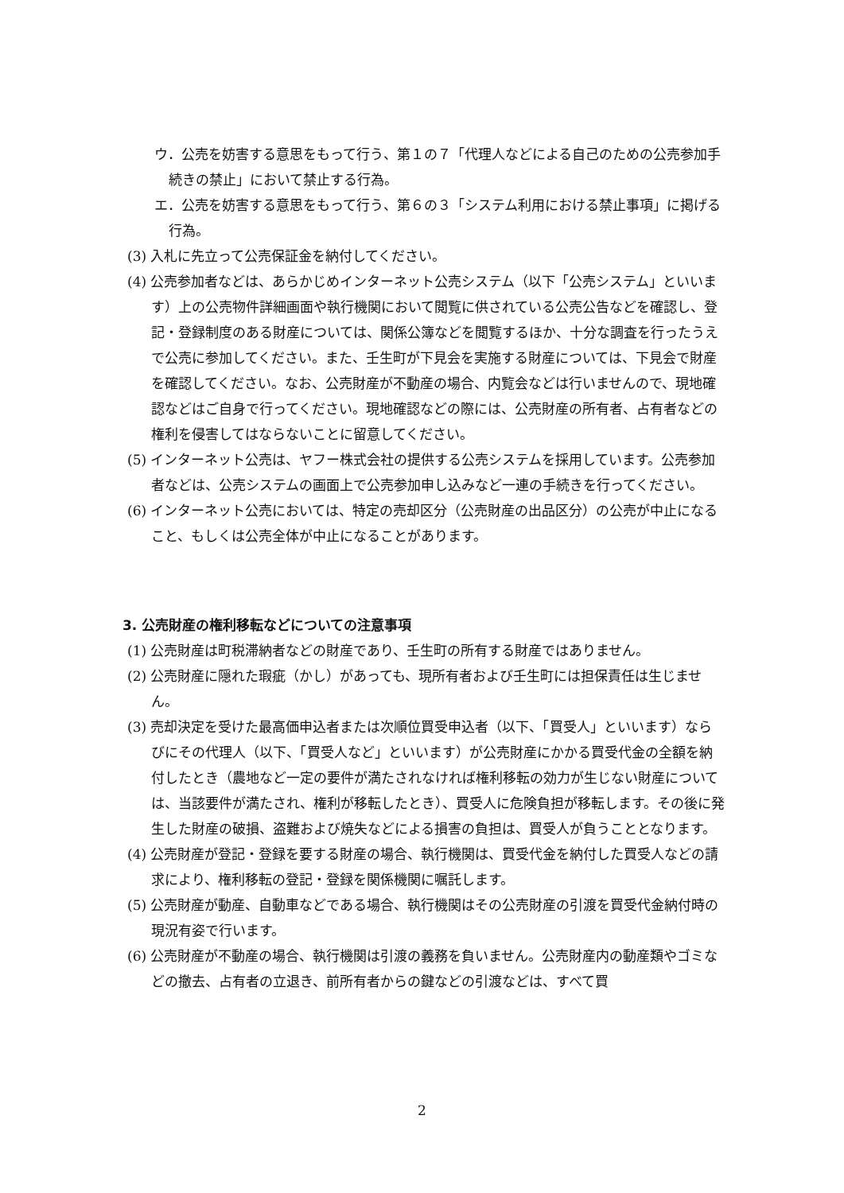ウ．公売を妨害する意思をもって行う、第１の７「代理人などによる自己のための公売参加手続きの禁止」において禁止する行為。
エ．公売を妨害する意思をもって行う、第６の３「システム利用における禁止事項」に掲げる行為。
(3) 入札に先立って公売保証金を納付してください。
(4) 公売参加者などは、あらかじめインターネット公売システム（以下「公売システム」といいます）上の公売物件詳細画面や執行機関において閲覧に供されている公売公告などを確認し、登記・登録制度のある財産については、関係公簿などを閲覧するほか、十分な調査を行ったうえで公売に参加してください。また、壬生町が下見会を実施する財産については、下見会で財産を確認してください。なお、公売財産が不動産の場合、内覧会などは行いませんので、現地確認などはご自身で行ってください。現地確認などの際には、公売財産の所有者、占有者などの権利を侵害してはならないことに留意してください。
(5) インターネット公売は、ヤフー株式会社の提供する公売システムを採用しています。公売参加者などは、公売システムの画面上で公売参加申し込みなど一連の手続きを行ってください。
(6) インターネット公売においては、特定の売却区分（公売財産の出品区分）の公売が中止になること、もしくは公売全体が中止になることがあります。
3. 公売財産の権利移転などについての注意事項
(1) 公売財産は町税滞納者などの財産であり、壬生町の所有する財産ではありません。
(2) 公売財産に隠れた瑕疵（かし）があっても、現所有者および壬生町には担保責任は生じません。
(3) 売却決定を受けた最高価申込者または次順位買受申込者（以下、「買受人」といいます）ならびにその代理人（以下、「買受人など」といいます）が公売財産にかかる買受代金の全額を納付したとき（農地など一定の要件が満たされなければ権利移転の効力が生じない財産については、当該要件が満たされ、権利が移転したとき）、買受人に危険負担が移転します。その後に発生した財産の破損、盗難および焼失などによる損害の負担は、買受人が負うこととなります。
(4) 公売財産が登記・登録を要する財産の場合、執行機関は、買受代金を納付した買受人などの請求により、権利移転の登記・登録を関係機関に嘱託します。
(5) 公売財産が動産、自動車などである場合、執行機関はその公売財産の引渡を買受代金納付時の現況有姿で行います。
(6) 公売財産が不動産の場合、執行機関は引渡の義務を負いません。公売財産内の動産類やゴミなどの撤去、占有者の立退き、前所有者からの鍵などの引渡などは、すべて買
2